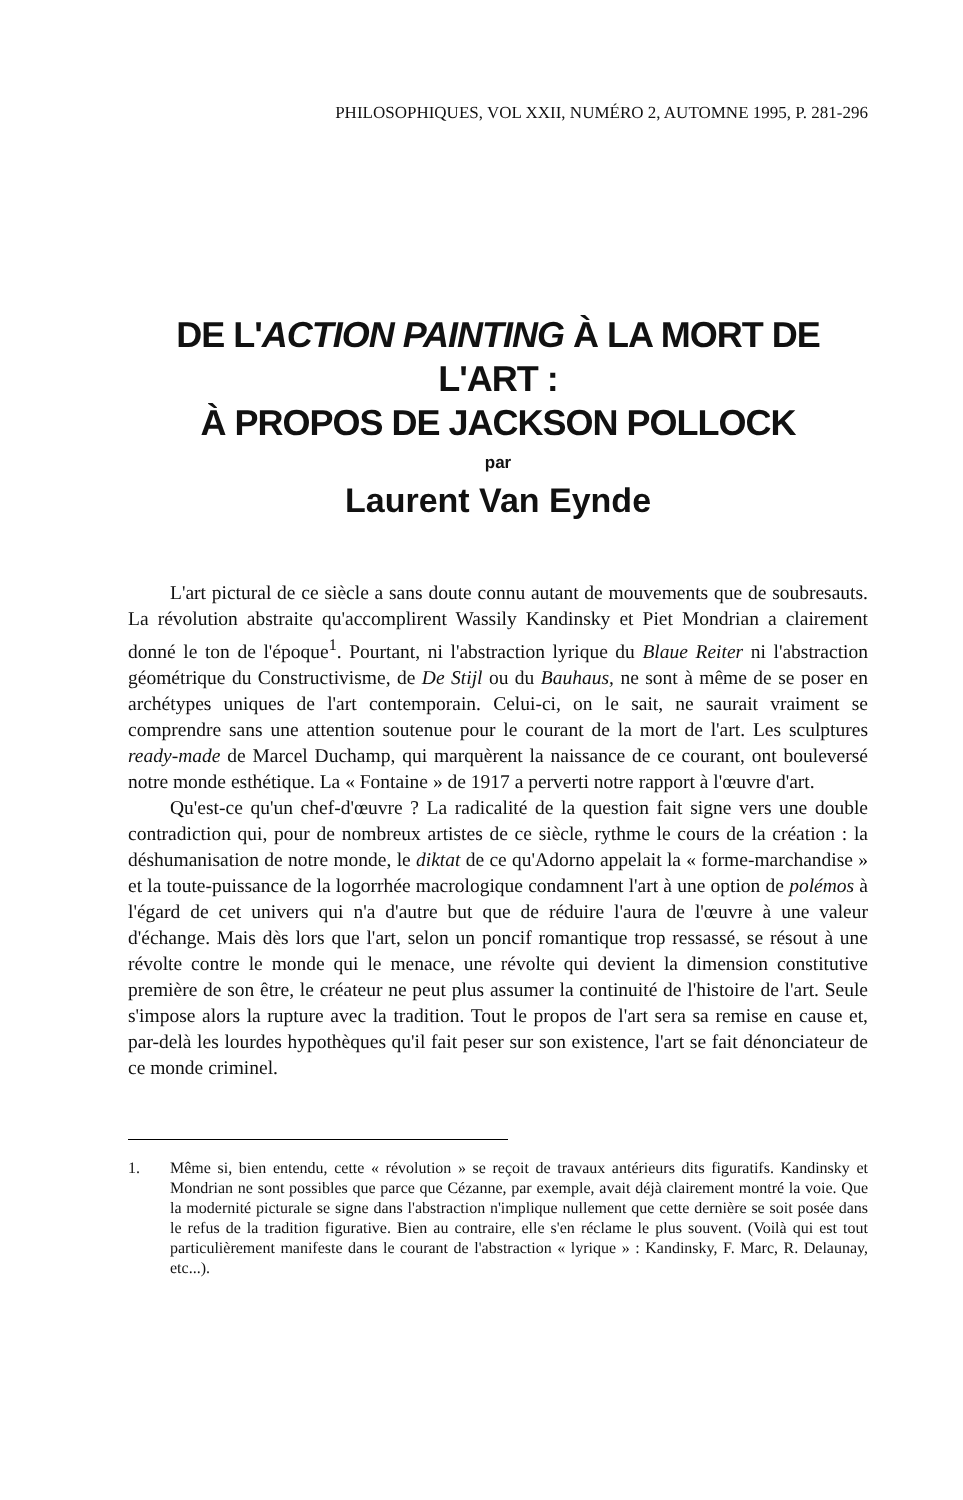PHILOSOPHIQUES, VOL XXII, NUMÉRO 2, AUTOMNE 1995, P. 281-296
DE L'ACTION PAINTING À LA MORT DE L'ART :
À PROPOS DE JACKSON POLLOCK
par
Laurent Van Eynde
L'art pictural de ce siècle a sans doute connu autant de mouvements que de soubresauts. La révolution abstraite qu'accomplirent Wassily Kandinsky et Piet Mondrian a clairement donné le ton de l'époque<sup>1</sup>. Pourtant, ni l'abstraction lyrique du Blaue Reiter ni l'abstraction géométrique du Constructivisme, de De Stijl ou du Bauhaus, ne sont à même de se poser en archétypes uniques de l'art contemporain. Celui-ci, on le sait, ne saurait vraiment se comprendre sans une attention soutenue pour le courant de la mort de l'art. Les sculptures ready-made de Marcel Duchamp, qui marquèrent la naissance de ce courant, ont bouleversé notre monde esthétique. La « Fontaine » de 1917 a perverti notre rapport à l'œuvre d'art.
Qu'est-ce qu'un chef-d'œuvre ? La radicalité de la question fait signe vers une double contradiction qui, pour de nombreux artistes de ce siècle, rythme le cours de la création : la déshumanisation de notre monde, le diktat de ce qu'Adorno appelait la « forme-marchandise » et la toute-puissance de la logorrhée macrologique condamnent l'art à une option de polémos à l'égard de cet univers qui n'a d'autre but que de réduire l'aura de l'œuvre à une valeur d'échange. Mais dès lors que l'art, selon un poncif romantique trop ressassé, se résout à une révolte contre le monde qui le menace, une révolte qui devient la dimension constitutive première de son être, le créateur ne peut plus assumer la continuité de l'histoire de l'art. Seule s'impose alors la rupture avec la tradition. Tout le propos de l'art sera sa remise en cause et, par-delà les lourdes hypothèques qu'il fait peser sur son existence, l'art se fait dénonciateur de ce monde criminel.
1. Même si, bien entendu, cette « révolution » se reçoit de travaux antérieurs dits figuratifs. Kandinsky et Mondrian ne sont possibles que parce que Cézanne, par exemple, avait déjà clairement montré la voie. Que la modernité picturale se signe dans l'abstraction n'implique nullement que cette dernière se soit posée dans le refus de la tradition figurative. Bien au contraire, elle s'en réclame le plus souvent. (Voilà qui est tout particulièrement manifeste dans le courant de l'abstraction « lyrique » : Kandinsky, F. Marc, R. Delaunay, etc...).